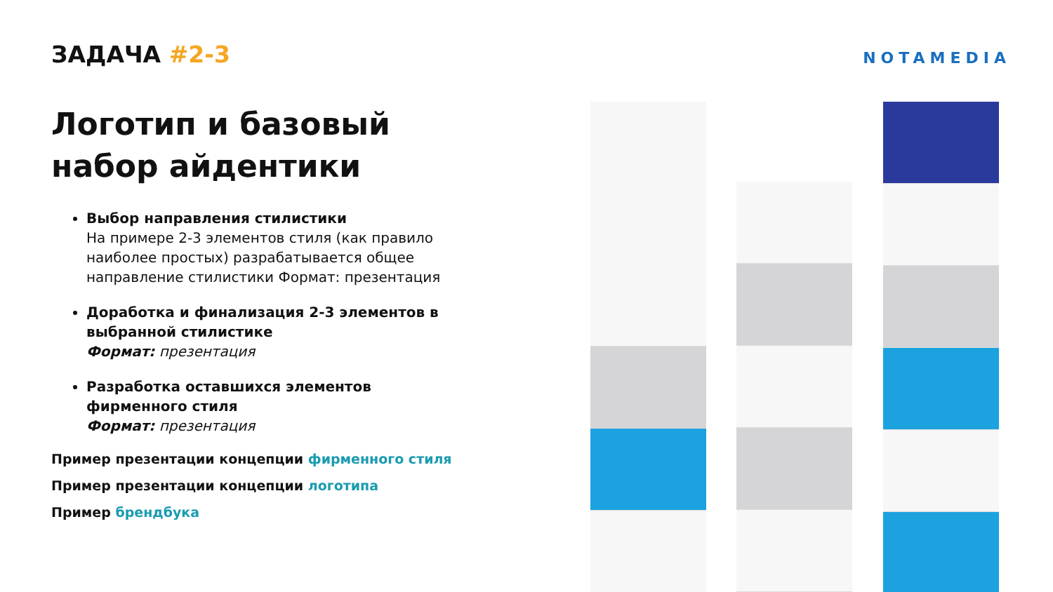ЗАДАЧА #2-3
Логотип и базовый набор айдентики
Выбор направления стилистики
На примере 2-3 элементов стиля (как правило наиболее простых) разрабатывается общее направление стилистики Формат: презентация
Доработка и финализация 2-3 элементов в выбранной стилистике
Формат: презентация
Разработка оставшихся элементов фирменного стиля
Формат: презентация
Пример презентации концепции фирменного стиля
Пример презентации концепции логотипа
Пример брендбука
NOTAMEDIA